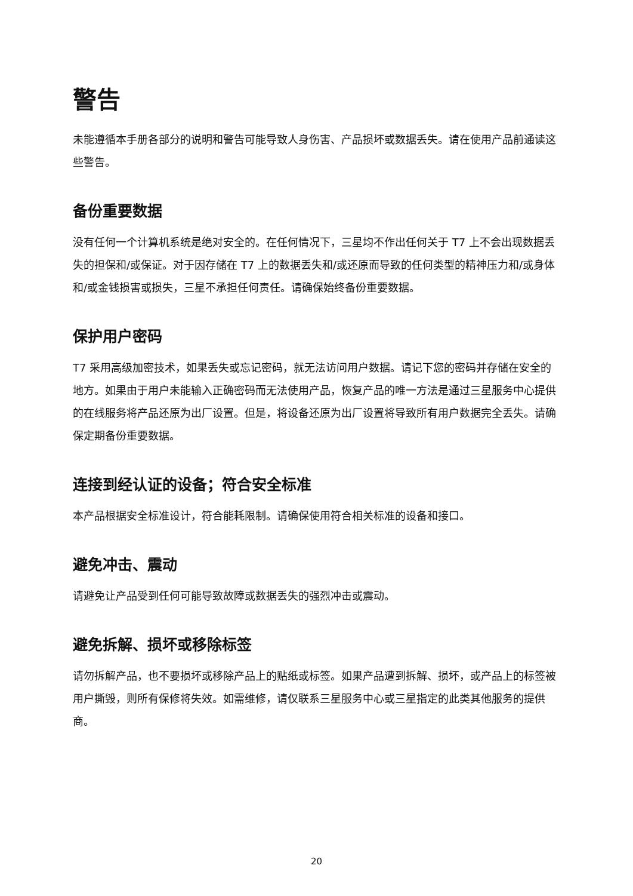警告
未能遵循本手册各部分的说明和警告可能导致人身伤害、产品损坏或数据丢失。请在使用产品前通读这些警告。
备份重要数据
没有任何一个计算机系统是绝对安全的。在任何情况下，三星均不作出任何关于 T7 上不会出现数据丢失的担保和/或保证。对于因存储在 T7 上的数据丢失和/或还原而导致的任何类型的精神压力和/或身体和/或金钱损害或损失，三星不承担任何责任。请确保始终备份重要数据。
保护用户密码
T7 采用高级加密技术，如果丢失或忘记密码，就无法访问用户数据。请记下您的密码并存储在安全的地方。如果由于用户未能输入正确密码而无法使用产品，恢复产品的唯一方法是通过三星服务中心提供的在线服务将产品还原为出厂设置。但是，将设备还原为出厂设置将导致所有用户数据完全丢失。请确保定期备份重要数据。
连接到经认证的设备；符合安全标准
本产品根据安全标准设计，符合能耗限制。请确保使用符合相关标准的设备和接口。
避免冲击、震动
请避免让产品受到任何可能导致故障或数据丢失的强烈冲击或震动。
避免拆解、损坏或移除标签
请勿拆解产品，也不要损坏或移除产品上的贴纸或标签。如果产品遭到拆解、损坏，或产品上的标签被用户撕毁，则所有保修将失效。如需维修，请仅联系三星服务中心或三星指定的此类其他服务的提供商。
20